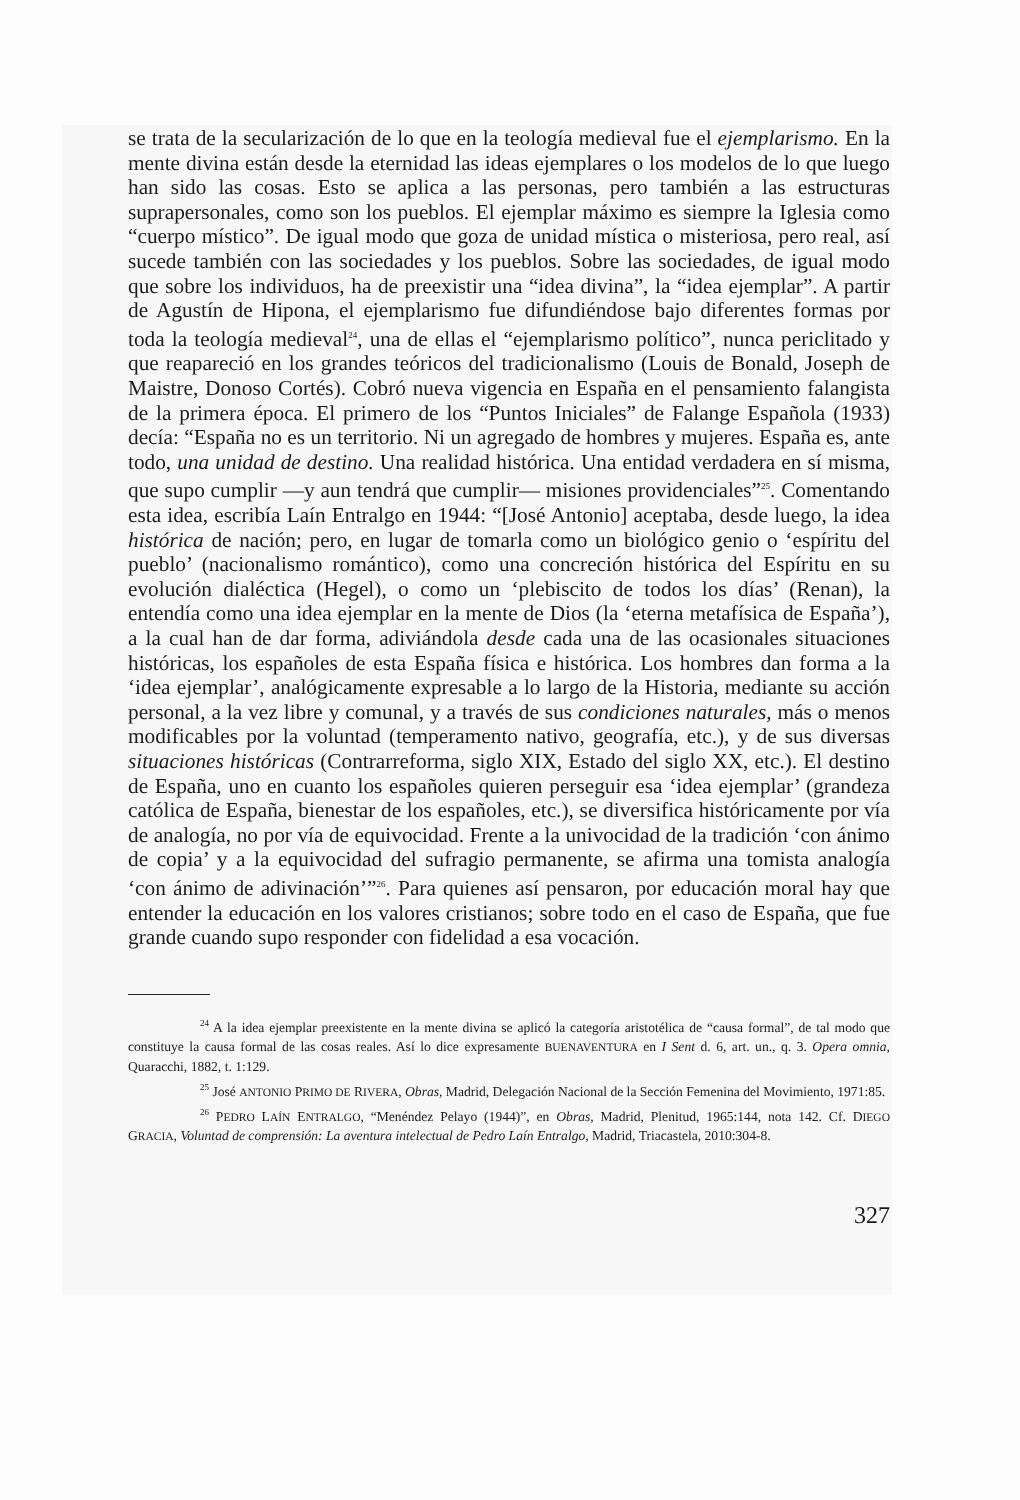se trata de la secularización de lo que en la teología medieval fue el ejemplarismo. En la mente divina están desde la eternidad las ideas ejemplares o los modelos de lo que luego han sido las cosas. Esto se aplica a las personas, pero también a las estructuras suprapersonales, como son los pueblos. El ejemplar máximo es siempre la Iglesia como “cuerpo místico”. De igual modo que goza de unidad mística o misteriosa, pero real, así sucede también con las sociedades y los pueblos. Sobre las sociedades, de igual modo que sobre los individuos, ha de preexistir una “idea divina”, la “idea ejemplar”. A partir de Agustín de Hipona, el ejemplarismo fue difundiéndose bajo diferentes formas por toda la teología medieval<sup>24</sup>, una de ellas el “ejemplarismo político”, nunca periclitado y que reapareció en los grandes teóricos del tradicionalismo (Louis de Bonald, Joseph de Maistre, Donoso Cortés). Cobró nueva vigencia en España en el pensamiento falangista de la primera época. El primero de los “Puntos Iniciales” de Falange Española (1933) decía: “España no es un territorio. Ni un agregado de hombres y mujeres. España es, ante todo, una unidad de destino. Una realidad histórica. Una entidad verdadera en sí misma, que supo cumplir —y aun tendrá que cumplir— misiones providenciales”<sup>25</sup>. Comentando esta idea, escribía Laín Entralgo en 1944: “[José Antonio] aceptaba, desde luego, la idea histórica de nación; pero, en lugar de tomarla como un biológico genio o ‘espíritu del pueblo’ (nacionalismo romántico), como una concreción histórica del Espíritu en su evolución dialéctica (Hegel), o como un ‘plebiscito de todos los días’ (Renan), la entendía como una idea ejemplar en la mente de Dios (la ‘eterna metafísica de España’), a la cual han de dar forma, adiviándola desde cada una de las ocasionales situaciones históricas, los españoles de esta España física e histórica. Los hombres dan forma a la ‘idea ejemplar’, analógicamente expresable a lo largo de la Historia, mediante su acción personal, a la vez libre y comunal, y a través de sus condiciones naturales, más o menos modificables por la voluntad (temperamento nativo, geografía, etc.), y de sus diversas situaciones históricas (Contrarreforma, siglo XIX, Estado del siglo XX, etc.). El destino de España, uno en cuanto los españoles quieren perseguir esa ‘idea ejemplar’ (grandeza católica de España, bienestar de los españoles, etc.), se diversifica históricamente por vía de analogía, no por vía de equivocidad. Frente a la univocidad de la tradición ‘con ánimo de copia’ y a la equivocidad del sufragio permanente, se afirma una tomista analogía ‘con ánimo de adivinación’”<sup>26</sup>. Para quienes así pensaron, por educación moral hay que entender la educación en los valores cristianos; sobre todo en el caso de España, que fue grande cuando supo responder con fidelidad a esa vocación.
<sup>24</sup> A la idea ejemplar preexistente en la mente divina se aplicó la categoría aristotélica de “causa formal”, de tal modo que constituye la causa formal de las cosas reales. Así lo dice expresamente BUENAVENTURA en I Sent d. 6, art. un., q. 3. Opera omnia, Quaracchi, 1882, t. 1:129.
<sup>25</sup> José ANTONIO PRIMO DE RIVERA, Obras, Madrid, Delegación Nacional de la Sección Femenina del Movimiento, 1971:85.
<sup>26</sup> PEDRO LAÍN ENTRALGO, “Menéndez Pelayo (1944)”, en Obras, Madrid, Plenitud, 1965:144, nota 142. Cf. DIEGO GRACIA, Voluntad de comprensión: La aventura intelectual de Pedro Laín Entralgo, Madrid, Triacastela, 2010:304-8.
327